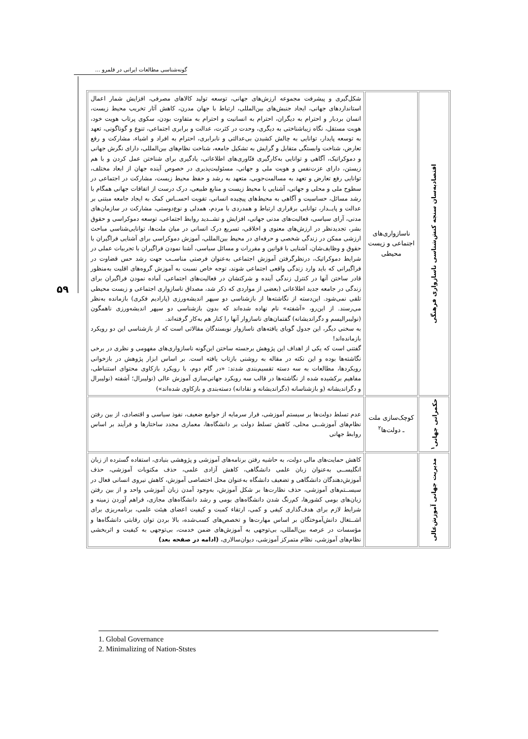گونه‌شناسی مطالعات ایرانی در قلمرو ...
۵۹
| اقتصادبه‌سان سنجه کنش‌شناسی ناسازواری فرهنگی | ناسازواری‌های اجتماعی و زیست محیطی | شکل‌گیری و پیشرفت مجموعه ارزش‌های جهانی، توسعه تولید کالاهای مصرفی، افزایش شمار اعمال استانداردهای جهانی، ایجاد جنبش‌های بین‌المللی، ارتباط با جهان مدرن، کاهش آثار تخریب محیط زیست، انسان بردبار و احترام به دیگران، احترام به انسانیت و احترام به متفاوت بودن، سکوی پرتاب هویت خود، هویت مستقل، نگاه زیباشناختی به دیگری، وحدت در کثرت، عدالت و برابری اجتماعی، تنوع و گوناگونی، تعهد به توسعه پایدار، توانایی به چالش کشیدن بی‌عدالتی و نابرابری، احترام به افراد و اشیاء، مشارکت و رفع تعارض، شناخت وابستگی متقابل و گرایش به تشکیل جامعه، شناخت نظام‌های بین‌المللی، دارای نگرش جهانی و دموکراتیک، آگاهی و توانایی به‌کارگیری فنّاوری‌های اطلاعاتی، یادگیری برای شناختن عمل کردن و با هم زیستن، دارای عزت‌نفس و هویت ملی و جهانی، مسئولیت‌پذیری در خصوص آینده جهان از ابعاد مختلف، توانایی رفع تعارض و تعهد به مسالمت‌جویی، متعهد به رشد و حفظ محیط زیست، مشارکت در اجتماعی در سطوح ملی و محلی و جهانی، آشنایی با محیط زیست و منابع طبیعی، درک درست از اتفاقات جهانی همگام با رشد مسائل، حساسیت و آگاهی به محیط‌های پیچیده انسانی، تقویت احســاس کمک به ایجاد جامعه مبتنی بر عدالت و پایــدار، توانایی برقراری ارتباط و همدردی با مردم، همدلی و نوع‌دوستی، مشارکت در سازمان‌های مدنی، آرای سیاسی، فعالیت‌های مدنی جهانی، افزایش و تشــدید روابط اجتماعی، توسعه دموکراسی و حقوق بشر، تجدیدنظر در ارزش‌های معنوی و اخلاقی، تسریع درک انسانی در میان ملت‌ها، توانایی‌شناسی مباحث ارزشی ممکن در زندگی شخصی و حرفه‌ای در محیط بین‌المللی، آموزش دموکراسی برای آشنایی فراگیران با حقوق و وظایف‌شان، آشنایی با قوانین و مقررات و مسائل سیاسی، آشنا نمودن فراگیران با تجربیات عملی در شرایط دموکراتیک، درنظرگرفتن آموزش اجتماعی به‌عنوان فرصتی مناســب جهت رشد حس قضاوت در فراگیرانی که باید وارد زندگی واقعی اجتماعی شوند، توجه خاص نسبت به آموزش گروه‌های اقلیت به‌منظور قادر ساختن آنها در کنترل زندگی آینده و شرکتشان در فعالیت‌های اجتماعی، آماده نمودن فراگیران برای زندگی در جامعه جدید اطلاعاتی (بعضی از مواردی که ذکر شد، مصداق ناسازواری اجتماعی و زیست محیطی تلقی نمی‌شود. این‌دسته از نگاشته‌ها از بازشناسی دو سپهر اندیشه‌ورزی (پارادیم فکری) بازمانده به‌نظر می‌رسند. از این‌رو، «آشفته» نام نهاده شده‌اند که بدون بازشناسی دو سپهر اندیشه‌ورزی ناهمگون (نولیبرالیسم و دگراندیشانه) گفتمان‌های ناسازوار آنها را کنار هم به‌کار گرفته‌اند. به سخنی دیگر، این جدول گویای یافته‌های ناسازوار نویسندگان مقالاتی است که از بازشناسی این دو رویکرد بازمانده‌اند! گفتنی است که یکی از اهداف این پژوهش برجسته ساختن این‌گونه ناسازواری‌های مفهومی و نظری در برخی نگاشته‌ها بوده و این نکته در مقاله به روشنی بازتاب یافته است. بر اساس ابزار پژوهش در بازخوانی رویکردها، مطالعات به سه دسته تقسیم‌بندی شدند: «در گام دوم، با رویکرد بازکاوی محتوای استنباطی، مفاهیم برکشیده شده از نگاشته‌ها در قالب سه رویکرد جهانی‌سازی آموزش عالی (نولیبرال؛ آشفته (نولیبرال و دگراندیشانه (و بازشناسانه (دگراندیشانه و نقادانه) دسته‌بندی و بازکاوی شده‌اند») |
| حکمرانی جهانی<sup>۱</sup> | کوچک‌سازی ملت ـ دولت‌ها<sup>۲</sup> | عدم تسلط دولت‌ها بر سیستم آموزشی، فرار سرمایه از جوامع ضعیف، نفوذ سیاسی و اقتصادی، از بین رفتن نظام‌های آموزشــی محلی، کاهش تسلط دولت بر دانشگاه‌ها، معماری مجدد ساختارها و فرآیند بر اساس روابط جهانی |
| مدیریت جهانی آموزش‌عالی | | کاهش حمایت‌های مالی دولت، به حاشیه رفتن برنامه‌های آموزشی و پژوهشی بنیادی، استفاده گسترده از زبان انگلیســی به‌عنوان زبان علمی دانشگاهی، کاهش آزادی علمی، حذف مکتوبات آموزشی، حذف آموزش‌دهندگان دانشگاهی و تضعیف دانشگاه به‌عنوان محل اختصاصی آموزش، کاهش نیروی انسانی فعال در سیســتم‌های آموزشی، حذف نظارت‌ها بر شکل آموزش، به‌وجود آمدن زبان آموزشی واحد و از بین رفتن زبان‌های بومی کشورها، کم‌رنگ شدن دانشگاه‌های بومی و رشد دانشگاه‌های مجازی، فراهم آوردن زمینه و شرایط لازم برای هدف‌گذاری کیفی و کمی، ارتقاء کمیت و کیفیت اعضای هیئت علمی، برنامه‌ریزی برای اشــتغال دانش‌آموختگان بر اساس مهارت‌ها و تخصص‌های کسب‌شده، بالا بردن توان رقابتی دانشگاه‌ها و مؤسسات در عرصه بین‌المللی، بی‌توجهی به آموزش‌های ضمن خدمت، بی‌توجهی به کیفیت و اثربخشی نظام‌های آموزشی، نظام متمرکز آموزشی، دیوان‌سالاری، (ادامه در صفحه بعد) |
1. Global Governance
2. Minimalizing of Nation-Ststes